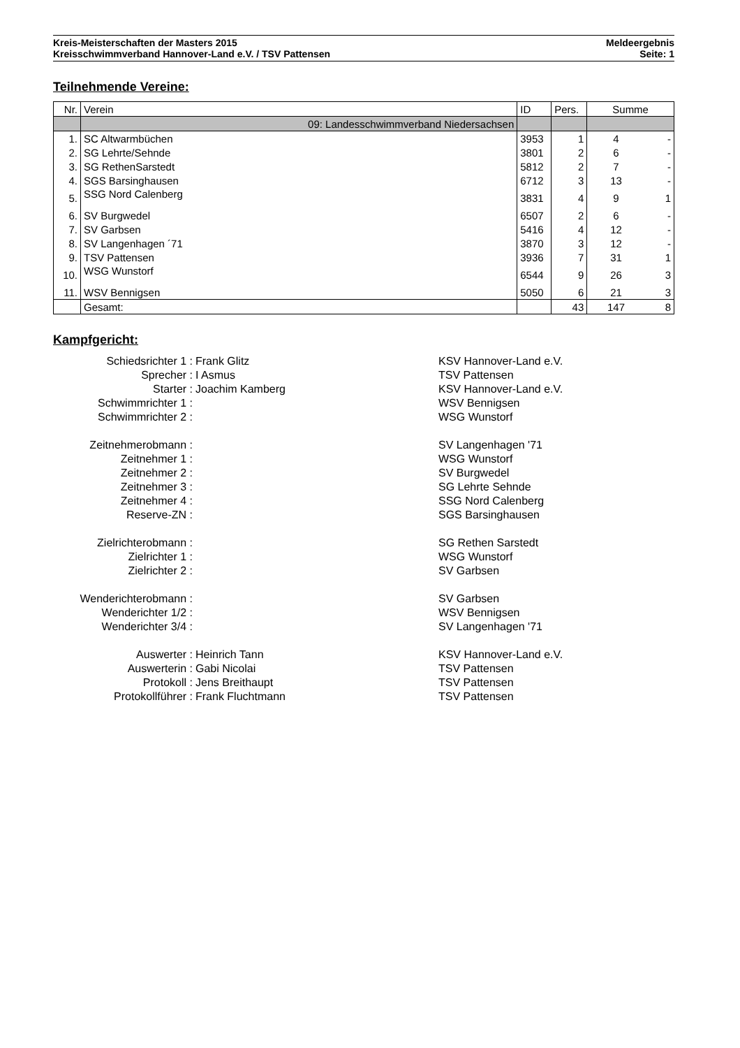Kreis-Meisterschaften der Masters 2015 Meldeergebnis
Kreisschwimmverband Hannover-Land e.V. / TSV Pattensen Seite: 1
Teilnehmende Vereine:
| Nr. | Verein | ID | Pers. | Summe | |
| --- | --- | --- | --- | --- | --- |
| | 09: Landesschwimmverband Niedersachsen | | | | |
| 1. | SC Altwarmbüchen | 3953 | 1 | 4 | - |
| 2. | SG Lehrte/Sehnde | 3801 | 2 | 6 | - |
| 3. | SG RethenSarstedt | 5812 | 2 | 7 | - |
| 4. | SGS Barsinghausen | 6712 | 3 | 13 | - |
| 5. | SSG Nord Calenberg | 3831 | 4 | 9 | 1 |
| 6. | SV Burgwedel | 6507 | 2 | 6 | - |
| 7. | SV Garbsen | 5416 | 4 | 12 | - |
| 8. | SV Langenhagen ´71 | 3870 | 3 | 12 | - |
| 9. | TSV Pattensen | 3936 | 7 | 31 | 1 |
| 10. | WSG Wunstorf | 6544 | 9 | 26 | 3 |
| 11. | WSV Bennigsen | 5050 | 6 | 21 | 3 |
| | Gesamt: | | 43 | 147 | 8 |
Kampfgericht:
Schiedsrichter 1 : Frank Glitz KSV Hannover-Land e.V.
Sprecher : I Asmus TSV Pattensen
Starter : Joachim Kamberg KSV Hannover-Land e.V.
Schwimmrichter 1 : WSV Bennigsen
Schwimmrichter 2 : WSG Wunstorf
Zeitnehmerobmann : SV Langenhagen '71
Zeitnehmer 1 : WSG Wunstorf
Zeitnehmer 2 : SV Burgwedel
Zeitnehmer 3 : SG Lehrte Sehnde
Zeitnehmer 4 : SSG Nord Calenberg
Reserve-ZN : SGS Barsinghausen
Zielrichterobmann : SG Rethen Sarstedt
Zielrichter 1 : WSG Wunstorf
Zielrichter 2 : SV Garbsen
Wenderichterobmann : SV Garbsen
Wenderichter 1/2 : WSV Bennigsen
Wenderichter 3/4 : SV Langenhagen '71
Auswerter : Heinrich Tann KSV Hannover-Land e.V.
Auswerterin : Gabi Nicolai TSV Pattensen
Protokoll : Jens Breithaupt TSV Pattensen
Protokollführer : Frank Fluchtmann TSV Pattensen